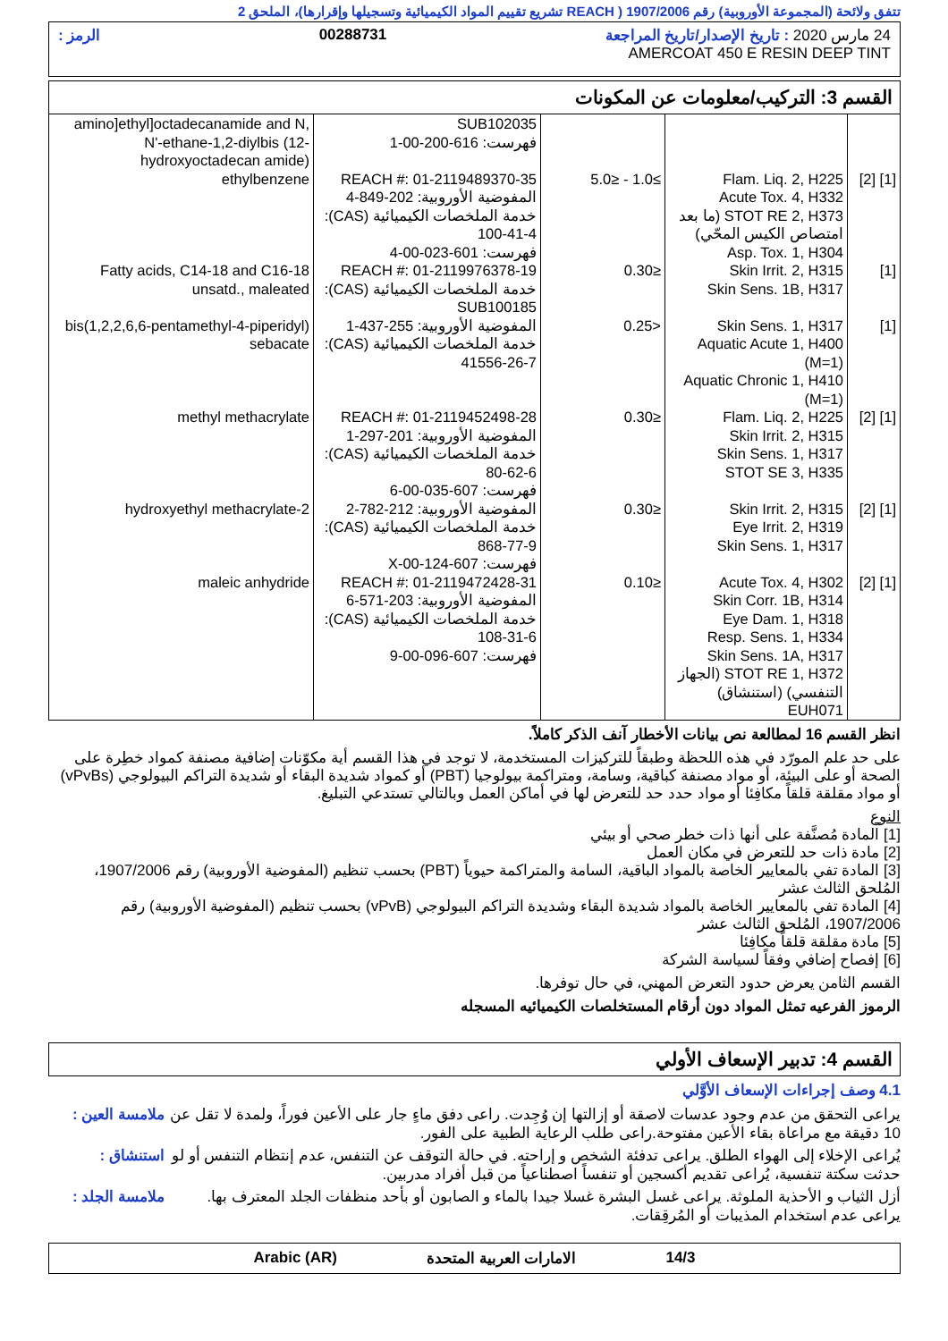تتفق ولائحة (المجموعة الأوروبية) رقم 1907/2006 ( REACH تشريع تقييم المواد الكيميائية وتسجيلها وإقرارها)، الملحق 2
24 مارس 2020 : تاريخ الإصدار/تاريخ المراجعة 00288731 الرمز :
AMERCOAT 450 E RESIN DEEP TINT
القسم 3: التركيب/معلومات عن المكونات
| | | | SUB102035 فهرست: 616-200-00-1 | amino]ethyl]octadecanamide and N, N'-ethane-1,2-diylbis (12-hydroxyoctadecan amide) |
| [1] [2] | Flam. Liq. 2, H225 Acute Tox. 4, H332 STOT RE 2, H373 (ما بعد امتصاص الكيس المحّي) Asp. Tox. 1, H304 | ≥1.0 - ≤5.0 | REACH #: 01-2119489370-35 المفوضية الأوروبية: 202-849-4 خدمة الملخصات الكيميائية (CAS): 100-41-4 فهرست: 601-023-00-4 | ethylbenzene |
| [1] | Skin Irrit. 2, H315 Skin Sens. 1B, H317 | ≤0.30 | REACH #: 01-2119976378-19 خدمة الملخصات الكيميائية (CAS): SUB100185 | Fatty acids, C14-18 and C16-18 unsatd., maleated |
| [1] | Skin Sens. 1, H317 Aquatic Acute 1, H400 (M=1) Aquatic Chronic 1, H410 (M=1) | <0.25 | المفوضية الأوروبية: 255-437-1 خدمة الملخصات الكيميائية (CAS): 41556-26-7 | bis(1,2,2,6,6-pentamethyl-4-piperidyl) sebacate |
| [1] [2] | Flam. Liq. 2, H225 Skin Irrit. 2, H315 Skin Sens. 1, H317 STOT SE 3, H335 | ≤0.30 | REACH #: 01-2119452498-28 المفوضية الأوروبية: 201-297-1 خدمة الملخصات الكيميائية (CAS): 80-62-6 فهرست: 607-035-00-6 | methyl methacrylate |
| [1] [2] | Skin Irrit. 2, H315 Eye Irrit. 2, H319 Skin Sens. 1, H317 | ≤0.30 | المفوضية الأوروبية: 212-782-2 خدمة الملخصات الكيميائية (CAS): 868-77-9 فهرست: 607-124-00-X | 2-hydroxyethyl methacrylate |
| [1] [2] | Acute Tox. 4, H302 Skin Corr. 1B, H314 Eye Dam. 1, H318 Resp. Sens. 1, H334 Skin Sens. 1A, H317 STOT RE 1, H372 (الجهاز التنفسي) (استنشاق) EUH071 | ≤0.10 | REACH #: 01-2119472428-31 المفوضية الأوروبية: 203-571-6 خدمة الملخصات الكيميائية (CAS): 108-31-6 فهرست: 607-096-00-9 | maleic anhydride |
انظر القسم 16 لمطالعة نص بيانات الأخطار آنف الذكر كاملاً.
على حد علم المورّد في هذه اللحظة وطبقاً للتركيزات المستخدمة، لا توجد في هذا القسم أية مكوّنات إضافية مصنفة كمواد خطِرة على الصحة أو على البيئة، أو مواد مصنفة كباقية، وسامة، ومتراكمة بيولوجيا (PBT) أو كمواد شديدة البقاء أو شديدة التراكم البيولوجي (vPvBs) أو مواد مقلقة قلقاً مكافِئا أو مواد حدد حد للتعرض لها في أماكن العمل وبالتالي تستدعي التبليغ.
النوع
[1] المادة مُصنَّفة على أنها ذات خطر صحي أو بيئي
[2] مادة ذات حد للتعرض في مكان العمل
[3] المادة تفي بالمعايير الخاصة بالمواد الباقية، السامة والمتراكمة حيوياً (PBT) بحسب تنظيم (المفوضية الأوروبية) رقم 1907/2006، المُلحق الثالث عشر
[4] المادة تفي بالمعايير الخاصة بالمواد شديدة البقاء وشديدة التراكم البيولوجي (vPvB) بحسب تنظيم (المفوضية الأوروبية) رقم 1907/2006، المُلحق الثالث عشر
[5] مادة مقلقة قلقاً مكافِئا
[6] إفصاح إضافي وفقاً لسياسة الشركة
القسم الثامن يعرض حدود التعرض المهني، في حال توفرها.
الرموز الفرعيه تمثل المواد دون أرقام المستخلصات الكيميائيه المسجله
القسم 4: تدبير الإسعاف الأولي
4.1 وصف إجراءات الإسعاف الأوَّلي
ملامسة العين :
يراعى التحقق من عدم وجود عدسات لاصقة أو إزالتها إن وُجِدت. راعى دفق ماءٍ جار على الأعين فوراً، ولمدة لا تقل عن 10 دقيقة مع مراعاة بقاء الأعين مفتوحة.راعى طلب الرعاية الطبية على الفور.
استنشاق : يُراعى الإخلاء إلى الهواء الطلق. يراعى تدفئة الشخص و إراحته. في حالة التوقف عن التنفس، عدم إنتظام التنفس أو لو حدثت سكتة تنفسية، يُراعى تقديم أكسجين أو تنفساً اصطناعياً من قبل أفراد مدربين.
ملامسة الجلد :
أزل الثياب و الأحذية الملوثة. يراعى غسل البشرة غسلا جيدا بالماء و الصابون أو بأحد منظفات الجلد المعترف بها. يراعى عدم استخدام المذيبات أو المُرقِقات.
14/3 الامارات العربية المتحدة Arabic (AR)